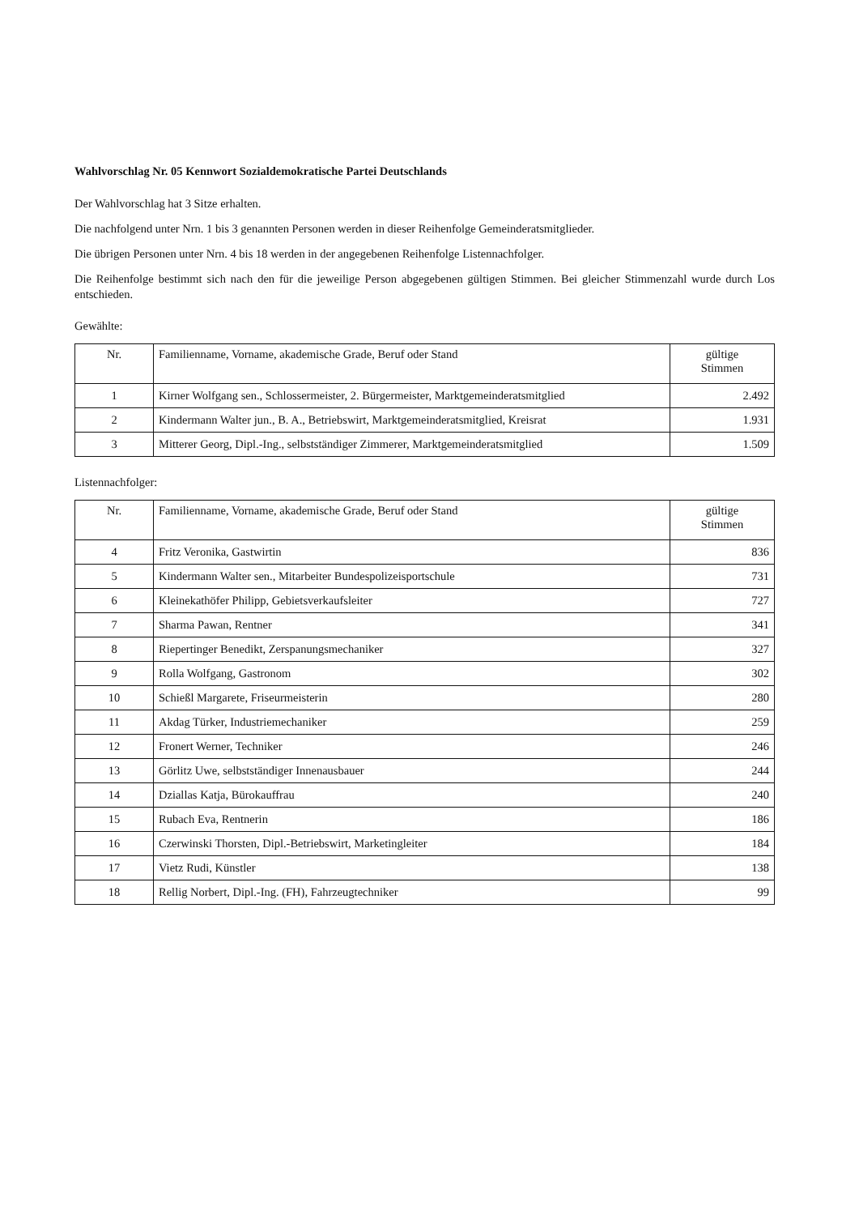Wahlvorschlag Nr. 05 Kennwort Sozialdemokratische Partei Deutschlands
Der Wahlvorschlag hat 3 Sitze erhalten.
Die nachfolgend unter Nrn. 1 bis 3 genannten Personen werden in dieser Reihenfolge Gemeinderatsmitglieder.
Die übrigen Personen unter Nrn. 4 bis 18 werden in der angegebenen Reihenfolge Listennachfolger.
Die Reihenfolge bestimmt sich nach den für die jeweilige Person abgegebenen gültigen Stimmen. Bei gleicher Stimmenzahl wurde durch Los entschieden.
Gewählte:
| Nr. | Familienname, Vorname, akademische Grade, Beruf oder Stand | gültige Stimmen |
| --- | --- | --- |
| 1 | Kirner Wolfgang sen., Schlossermeister, 2. Bürgermeister, Marktgemeinderatsmitglied | 2.492 |
| 2 | Kindermann Walter jun., B. A., Betriebswirt, Marktgemeinderatsmitglied, Kreisrat | 1.931 |
| 3 | Mitterer Georg, Dipl.-Ing., selbstständiger Zimmerer, Marktgemeinderatsmitglied | 1.509 |
Listennachfolger:
| Nr. | Familienname, Vorname, akademische Grade, Beruf oder Stand | gültige Stimmen |
| --- | --- | --- |
| 4 | Fritz Veronika, Gastwirtin | 836 |
| 5 | Kindermann Walter sen., Mitarbeiter Bundespolizeisportschule | 731 |
| 6 | Kleinekathöfer Philipp, Gebietsverkaufsleiter | 727 |
| 7 | Sharma Pawan, Rentner | 341 |
| 8 | Riepertinger Benedikt, Zerspanungsmechaniker | 327 |
| 9 | Rolla Wolfgang, Gastronom | 302 |
| 10 | Schießl Margarete, Friseurmeisterin | 280 |
| 11 | Akdag Türker, Industriemechaniker | 259 |
| 12 | Fronert Werner, Techniker | 246 |
| 13 | Görlitz Uwe, selbstständiger Innenausbauer | 244 |
| 14 | Dziallas Katja, Bürokauffrau | 240 |
| 15 | Rubach Eva, Rentnerin | 186 |
| 16 | Czerwinski Thorsten, Dipl.-Betriebswirt, Marketingleiter | 184 |
| 17 | Vietz Rudi, Künstler | 138 |
| 18 | Rellig Norbert, Dipl.-Ing. (FH), Fahrzeugtechniker | 99 |